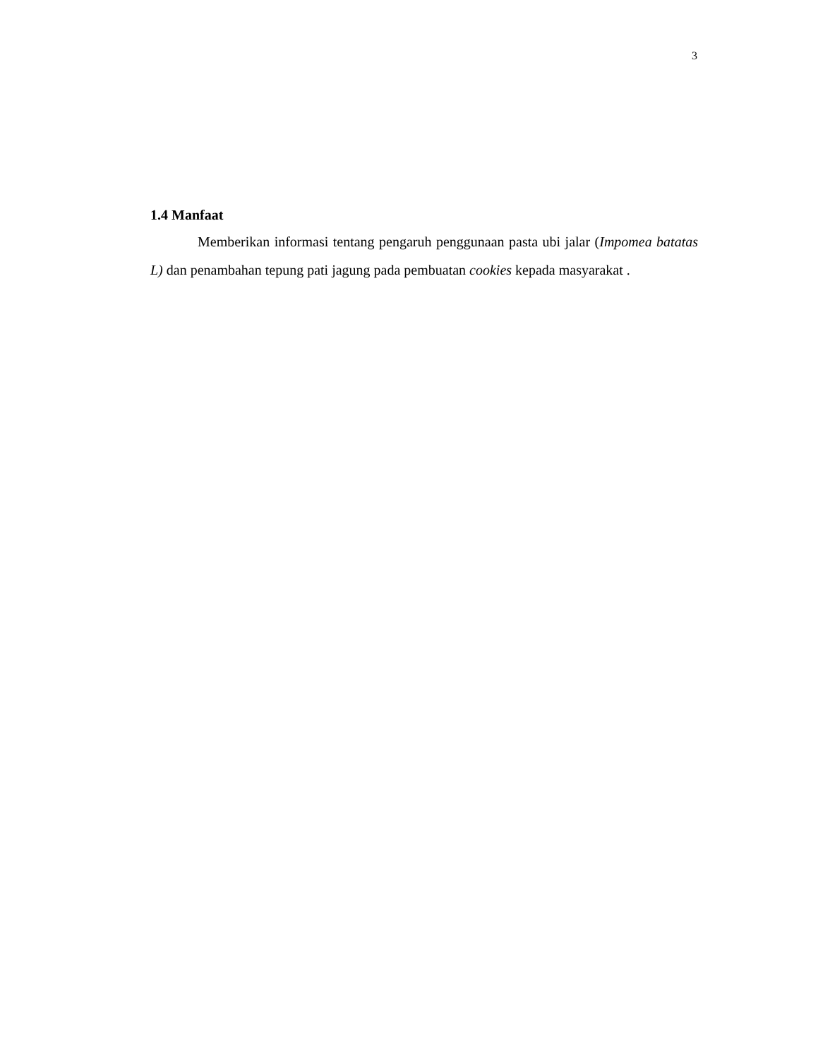3
1.4 Manfaat
Memberikan informasi tentang pengaruh penggunaan pasta ubi jalar (Impomea batatas L) dan penambahan tepung pati jagung pada pembuatan cookies kepada masyarakat .